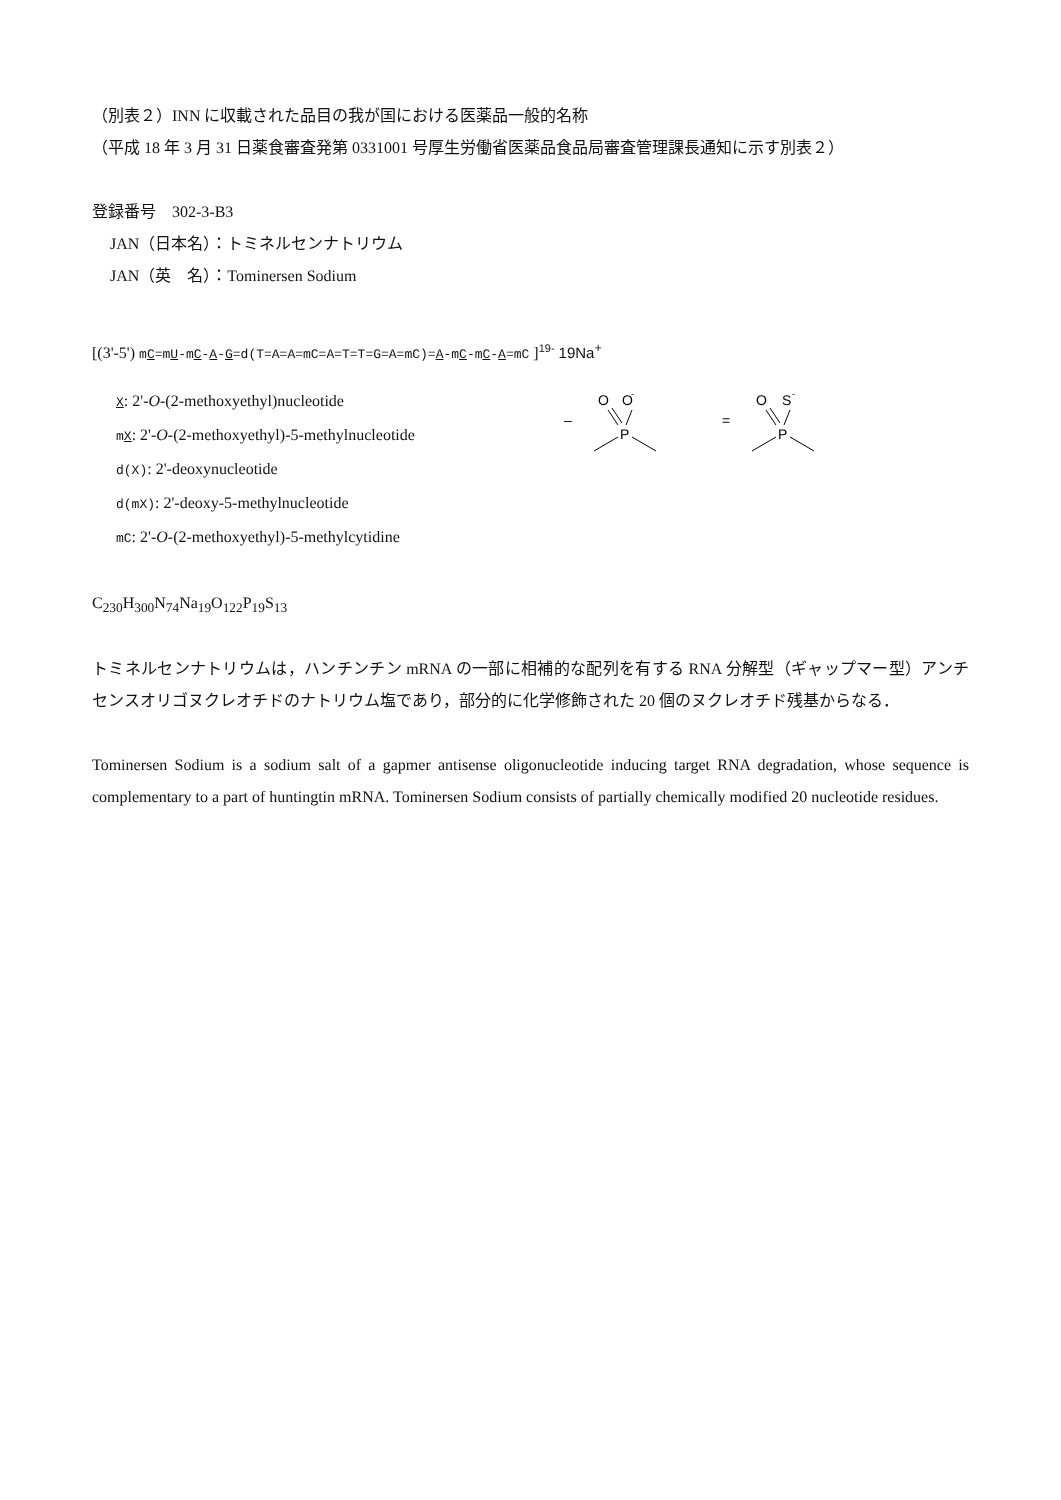（別表２）INN に収載された品目の我が国における医薬品一般的名称
（平成 18 年 3 月 31 日薬食審査発第 0331001 号厚生労働省医薬品食品局審査管理課長通知に示す別表２）
登録番号　302-3-B3
JAN（日本名）：トミネルセンナトリウム
JAN（英　名）：Tominersen Sodium
[(3'-5') mC=mU-mC-A-G=d(T=A=A=mC=A=T=T=G=A=mC)=A-mC-mC-A=mC ]<sup>19-</sup> 19Na<sup>+</sup>
X: 2'-O-(2-methoxyethyl)nucleotide
mX: 2'-O-(2-methoxyethyl)-5-methylnucleotide
d(X): 2'-deoxynucleotide
d(mX): 2'-deoxy-5-methylnucleotide
mC: 2'-O-(2-methoxyethyl)-5-methylcytidine
–
O
O
-
P
=
O
S
-
P
C<sub>230</sub>H<sub>300</sub>N<sub>74</sub>Na<sub>19</sub>O<sub>122</sub>P<sub>19</sub>S<sub>13</sub>
トミネルセンナトリウムは，ハンチンチン mRNA の一部に相補的な配列を有する RNA 分解型（ギャップマー型）アンチセンスオリゴヌクレオチドのナトリウム塩であり，部分的に化学修飾された 20 個のヌクレオチド残基からなる．
Tominersen Sodium is a sodium salt of a gapmer antisense oligonucleotide inducing target RNA degradation, whose sequence is complementary to a part of huntingtin mRNA. Tominersen Sodium consists of partially chemically modified 20 nucleotide residues.